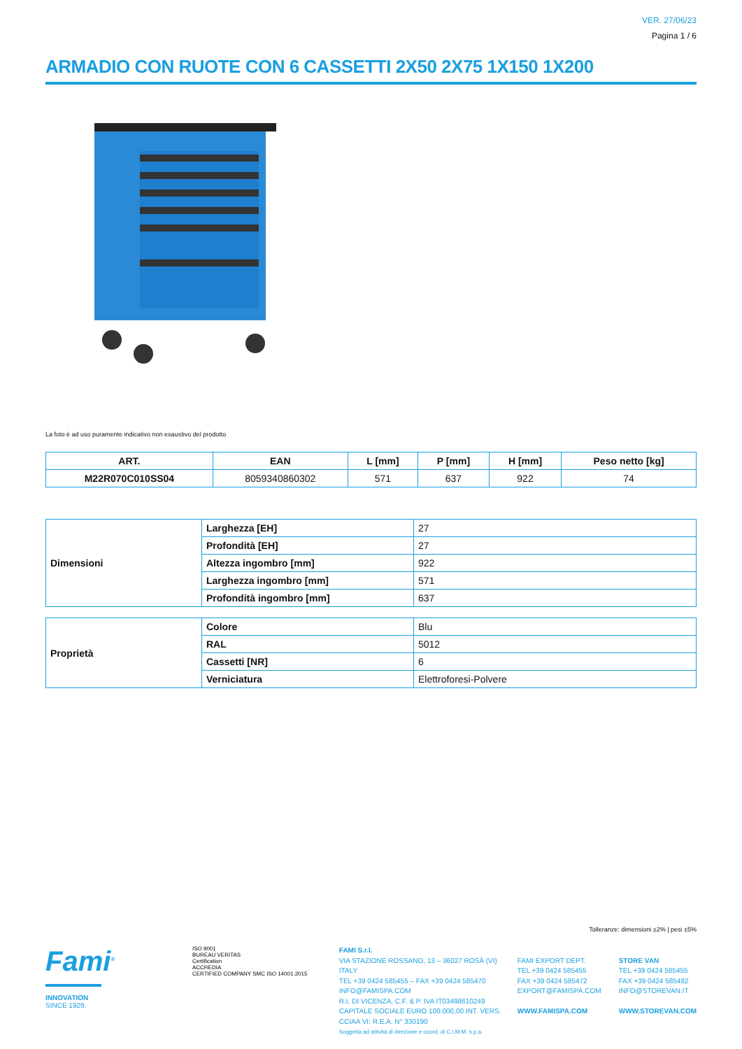VER. 27/06/23
Pagina 1 / 6
ARMADIO CON RUOTE CON 6 CASSETTI 2X50 2X75 1X150 1X200
La foto è ad uso puramente indicativo non esaustivo del prodotto
| ART. | EAN | L [mm] | P [mm] | H [mm] | Peso netto [kg] |
| --- | --- | --- | --- | --- | --- |
| M22R070C010SS04 | 8059340860302 | 571 | 637 | 922 | 74 |
| Dimensioni | Larghezza [EH] | 27 |
| | Profondità [EH] | 27 |
| | Altezza ingombro [mm] | 922 |
| | Larghezza ingombro [mm] | 571 |
| | Profondità ingombro [mm] | 637 |
| Proprietà | Colore | Blu |
| | RAL | 5012 |
| | Cassetti [NR] | 6 |
| | Verniciatura | Elettroforesi-Polvere |
Tolleranze: dimensioni ±2% | pesi ±5%
Fami<sup>®</sup>
INNOVATION
SINCE 1929.
ISO 9001
BUREAU VERITAS
Certification
ACCREDIA
CERTIFIED COMPANY SMC ISO 14001:2015
FAMI S.r.l.
VIA STAZIONE ROSSANO, 13 – 36027 ROSÀ (VI) ITALY
TEL +39 0424 585455 – FAX +39 0424 585470
INFO@FAMISPA.COM
R.I. DI VICENZA, C.F. & P. IVA IT03498610249
CAPITALE SOCIALE EURO 100.000,00 INT. VERS.
CCIAA VI: R.E.A. N° 330190
Soggetta ad attività di direzione e coord. di C.I.M.M. s.p.a.
FAMI EXPORT DEPT.
TEL +39 0424 585455
FAX +39 0424 585472
EXPORT@FAMISPA.COM
WWW.FAMISPA.COM
STORE VAN
TEL +39 0424 585455
FAX +39 0424 585482
INFO@STOREVAN.IT
WWW.STOREVAN.COM